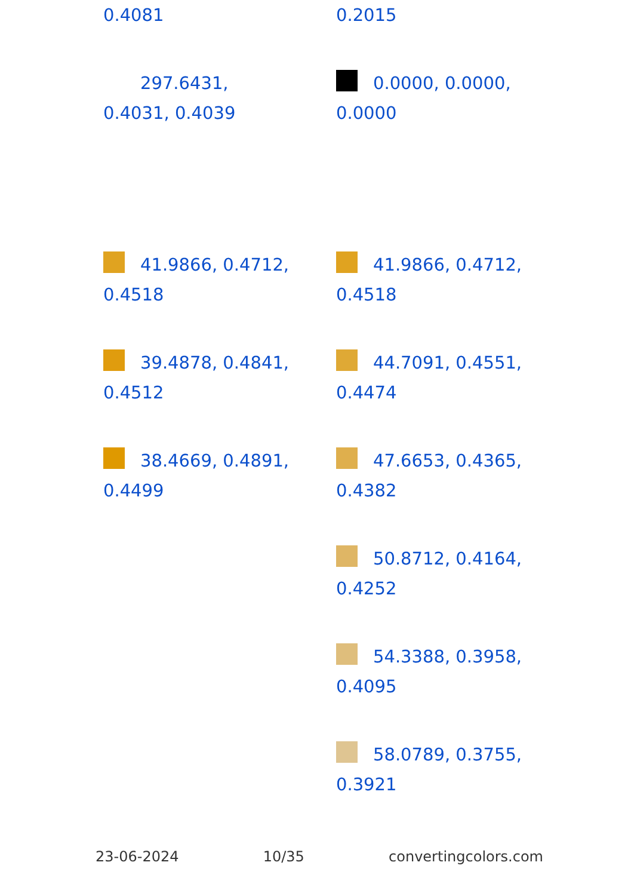0.4081
297.6431, 0.4031, 0.4039
41.9866, 0.4712, 0.4518
39.4878, 0.4841, 0.4512
38.4669, 0.4891, 0.4499
0.2015
0.0000, 0.0000, 0.0000
41.9866, 0.4712, 0.4518
44.7091, 0.4551, 0.4474
47.6653, 0.4365, 0.4382
50.8712, 0.4164, 0.4252
54.3388, 0.3958, 0.4095
58.0789, 0.3755, 0.3921
23-06-2024 10/35 convertingcolors.com